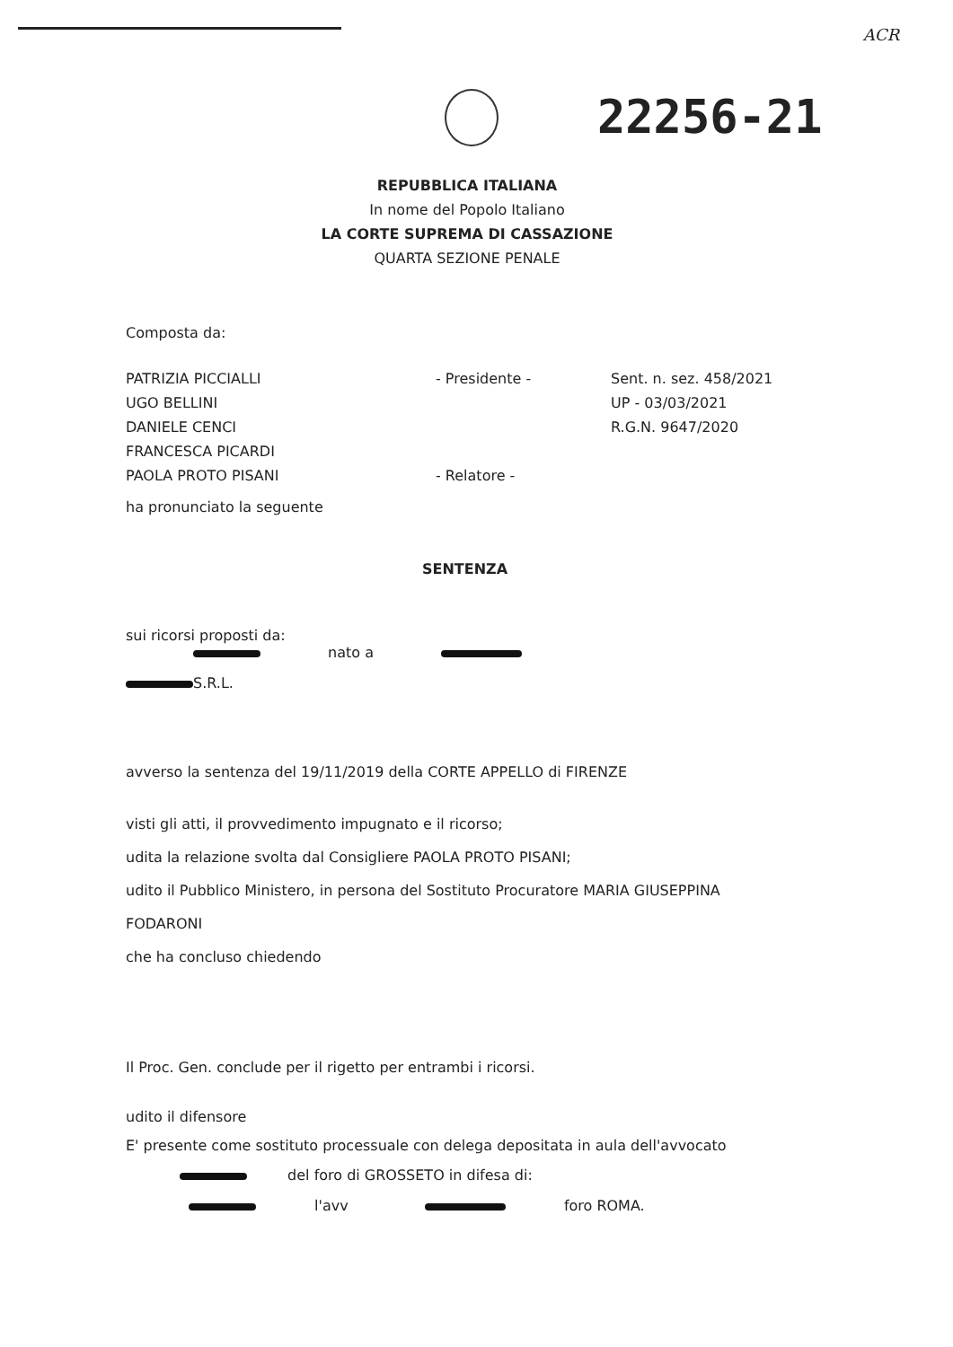ACR
22256-21
REPUBBLICA ITALIANA
In nome del Popolo Italiano
LA CORTE SUPREMA DI CASSAZIONE
QUARTA SEZIONE PENALE
Composta da:
PATRIZIA PICCIALLI
UGO BELLINI
DANIELE CENCI
FRANCESCA PICARDI
PAOLA PROTO PISANI
- Presidente -
- Relatore -
Sent. n. sez. 458/2021
UP - 03/03/2021
R.G.N. 9647/2020
ha pronunciato la seguente
SENTENZA
sui ricorsi proposti da:
nato a
S.R.L.
avverso la sentenza del 19/11/2019 della CORTE APPELLO di FIRENZE
visti gli atti, il provvedimento impugnato e il ricorso;
udita la relazione svolta dal Consigliere PAOLA PROTO PISANI;
udito il Pubblico Ministero, in persona del Sostituto Procuratore MARIA GIUSEPPINA
FODARONI
che ha concluso chiedendo
Il Proc. Gen. conclude per il rigetto per entrambi i ricorsi.
udito il difensore
E' presente come sostituto processuale con delega depositata in aula dell'avvocato
del foro di GROSSETO in difesa di:
l'avv foro ROMA.